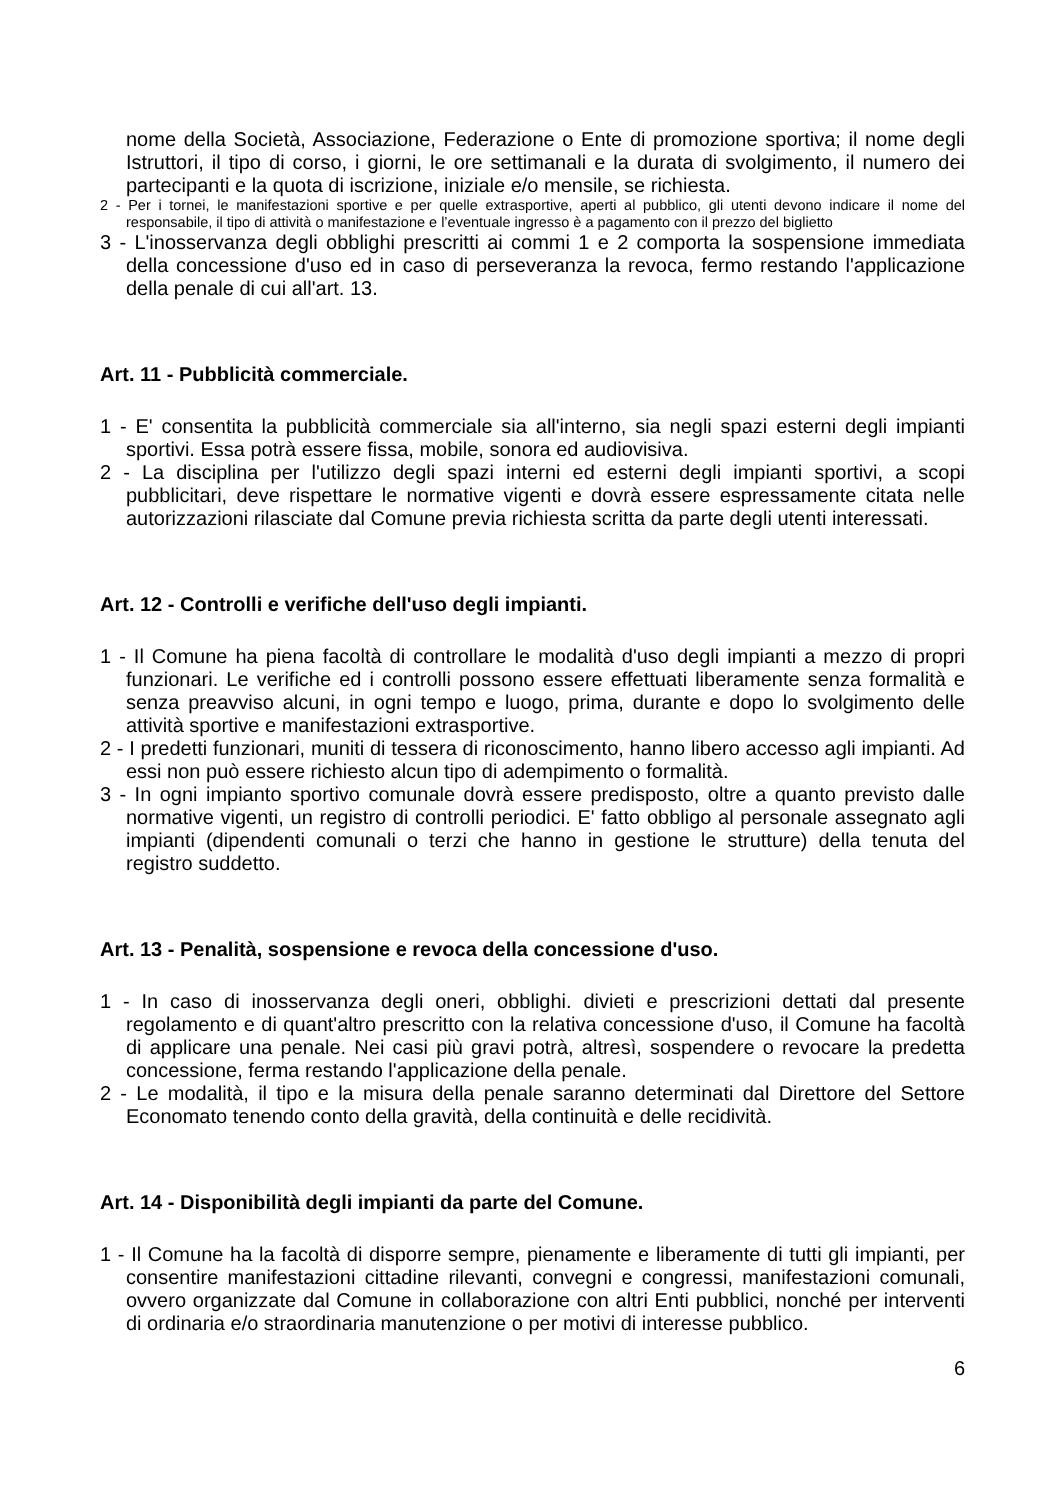nome della Società, Associazione, Federazione o Ente di promozione sportiva; il nome degli Istruttori, il tipo di corso, i giorni, le ore settimanali e la durata di svolgimento, il numero dei partecipanti e la quota di iscrizione, iniziale e/o mensile, se richiesta.
2 - Per i tornei, le manifestazioni sportive e per quelle extrasportive, aperti al pubblico, gli utenti devono indicare il nome del responsabile, il tipo di attività o manifestazione e l’eventuale ingresso è a pagamento con il prezzo del biglietto
3 - L'inosservanza degli obblighi prescritti ai commi 1 e 2 comporta la sospensione immediata della concessione d'uso ed in caso di perseveranza la revoca, fermo restando l'applicazione della penale di cui all'art. 13.
Art. 11 - Pubblicità commerciale.
1 - E' consentita la pubblicità commerciale sia all'interno, sia negli spazi esterni degli impianti sportivi. Essa potrà essere fissa, mobile, sonora ed audiovisiva.
2 - La disciplina per l'utilizzo degli spazi interni ed esterni degli impianti sportivi, a scopi pubblicitari, deve rispettare le normative vigenti e dovrà essere espressamente citata nelle autorizzazioni rilasciate dal Comune previa richiesta scritta da parte degli utenti interessati.
Art. 12 - Controlli e verifiche dell'uso degli impianti.
1 - Il Comune ha piena facoltà di controllare le modalità d'uso degli impianti a mezzo di propri funzionari. Le verifiche ed i controlli possono essere effettuati liberamente senza formalità e senza preavviso alcuni, in ogni tempo e luogo, prima, durante e dopo lo svolgimento delle attività sportive e manifestazioni extrasportive.
2 - I predetti funzionari, muniti di tessera di riconoscimento, hanno libero accesso agli impianti. Ad essi non può essere richiesto alcun tipo di adempimento o formalità.
3 - In ogni impianto sportivo comunale dovrà essere predisposto, oltre a quanto previsto dalle normative vigenti, un registro di controlli periodici. E' fatto obbligo al personale assegnato agli impianti (dipendenti comunali o terzi che hanno in gestione le strutture) della tenuta del registro suddetto.
Art. 13 - Penalità, sospensione e revoca della concessione d'uso.
1 - In caso di inosservanza degli oneri, obblighi. divieti e prescrizioni dettati dal presente regolamento e di quant'altro prescritto con la relativa concessione d'uso, il Comune ha facoltà di applicare una penale. Nei casi più gravi potrà, altresì, sospendere o revocare la predetta concessione, ferma restando l'applicazione della penale.
2 - Le modalità, il tipo e la misura della penale saranno determinati dal Direttore del Settore Economato tenendo conto della gravità, della continuità e delle recidività.
Art. 14 - Disponibilità degli impianti da parte del Comune.
1 - Il Comune ha la facoltà di disporre sempre, pienamente e liberamente di tutti gli impianti, per consentire manifestazioni cittadine rilevanti, convegni e congressi, manifestazioni comunali, ovvero organizzate dal Comune in collaborazione con altri Enti pubblici, nonché per interventi di ordinaria e/o straordinaria manutenzione o per motivi di interesse pubblico.
6